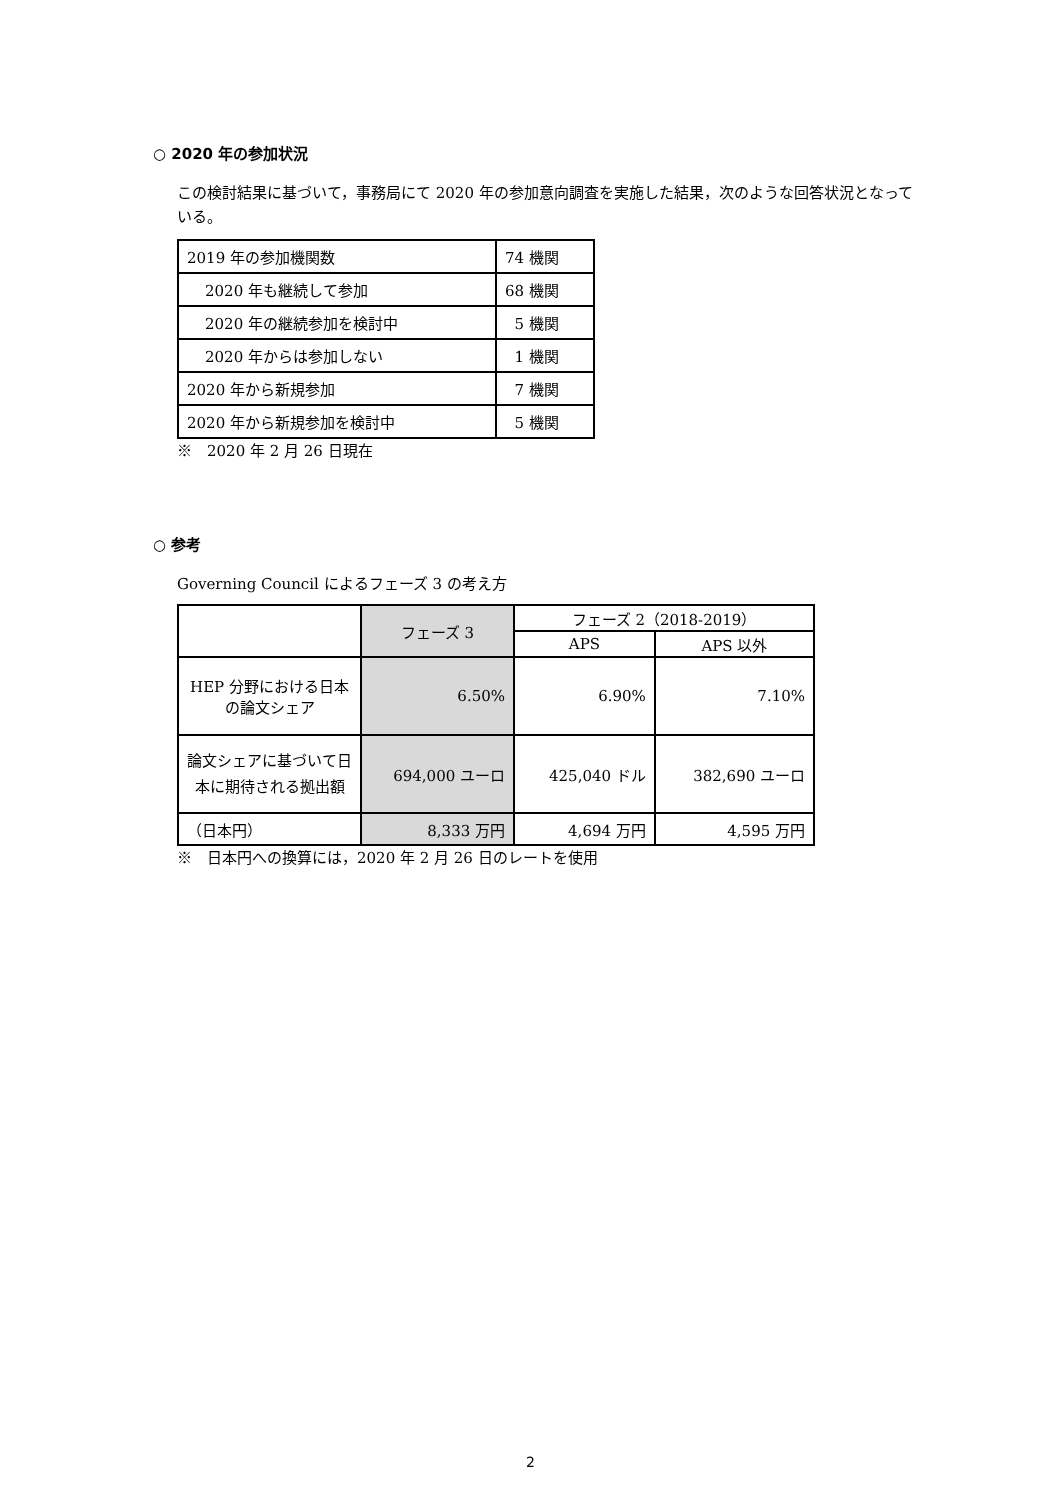○ 2020 年の参加状況
この検討結果に基づいて，事務局にて 2020 年の参加意向調査を実施した結果，次のような回答状況となっている。
| 2019 年の参加機関数 | 74 機関 |
| 2020 年も継続して参加 | 68 機関 |
| 2020 年の継続参加を検討中 | 5 機関 |
| 2020 年からは参加しない | 1 機関 |
| 2020 年から新規参加 | 7 機関 |
| 2020 年から新規参加を検討中 | 5 機関 |
※　2020 年 2 月 26 日現在
○ 参考
Governing Council によるフェーズ 3 の考え方
| | フェーズ 3 | フェーズ 2（2018-2019） | |
| | | APS | APS 以外 |
| HEP 分野における日本の論文シェア | 6.50% | 6.90% | 7.10% |
| 論文シェアに基づいて日本に期待される拠出額 | 694,000 ユーロ | 425,040 ドル | 382,690 ユーロ |
| （日本円） | 8,333 万円 | 4,694 万円 | 4,595 万円 |
※　日本円への換算には，2020 年 2 月 26 日のレートを使用
2